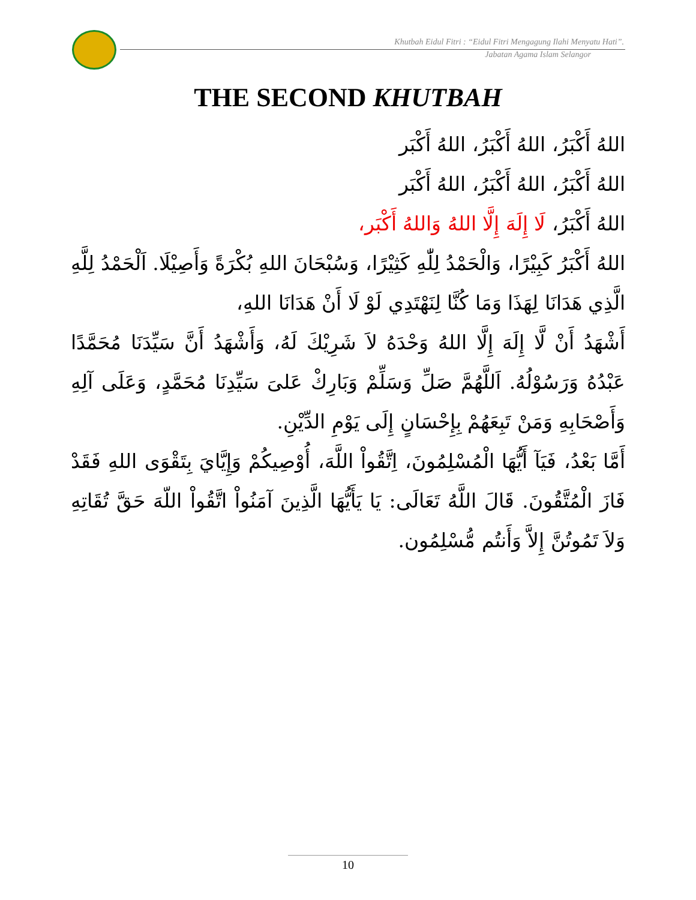Khutbah Eidul Fitri : “Eidul Fitri Mengagung Ilahi Menyatu Hati”.
Jabatan Agama Islam Selangor
THE SECOND KHUTBAH
اللهُ أَكْبَرُ، اللهُ أَكْبَرُ، اللهُ أَكْبَر
اللهُ أَكْبَرُ، اللهُ أَكْبَرُ، اللهُ أَكْبَر
اللهُ أَكْبَرُ، لَا إِلَهَ إِلَّا اللهُ وَاللهُ أَكْبَر،
اللهُ أَكْبَرُ كَبِيْرًا، وَالْحَمْدُ لِلّٰهِ كَثِيْرًا، وَسُبْحَانَ اللهِ بُكْرَةً وَأَصِيْلَا. اَلْحَمْدُ لِلَّهِ الَّذِي هَدَانَا لِهَذَا وَمَا كُنَّا لِنَهْتَدِي لَوْ لَا أَنْ هَدَانَا اللهِ،
أَشْهَدُ أَنْ لَّا إِلَهَ إِلَّا اللهُ وَحْدَهُ لاَ شَرِيْكَ لَهُ، وَأَشْهَدُ أَنَّ سَيِّدَنَا مُحَمَّدًا عَبْدُهُ وَرَسُوْلُهُ. اَللَّهُمَّ صَلِّ وَسَلِّمْ وَبَارِكْ عَلىَ سَيِّدِنَا مُحَمَّدٍ، وَعَلَى آلِهِ وَأَصْحَابِهِ وَمَنْ تَبِعَهُمْ بِإِحْسَانٍ إِلَى يَوْمِ الدِّيْنِ.
أَمَّا بَعْدُ، فَيَآ أَيُّهَا الْمُسْلِمُونَ، اِتَّقُواْ اللَّهَ، أُوْصِيكُمْ وَإِيَّايَ بِتَقْوَى اللهِ فَقَدْ فَازَ الْمُتَّقُونَ. قَالَ اللَّهُ تَعَالَى: يَا يَأَيُّهَا الَّذِينَ آمَنُواْ اتَّقُواْ اللّهَ حَقَّ تُقَاتِهِ وَلاَ تَمُوتُنَّ إِلاَّ وَأَنتُم مُّسْلِمُون.
10